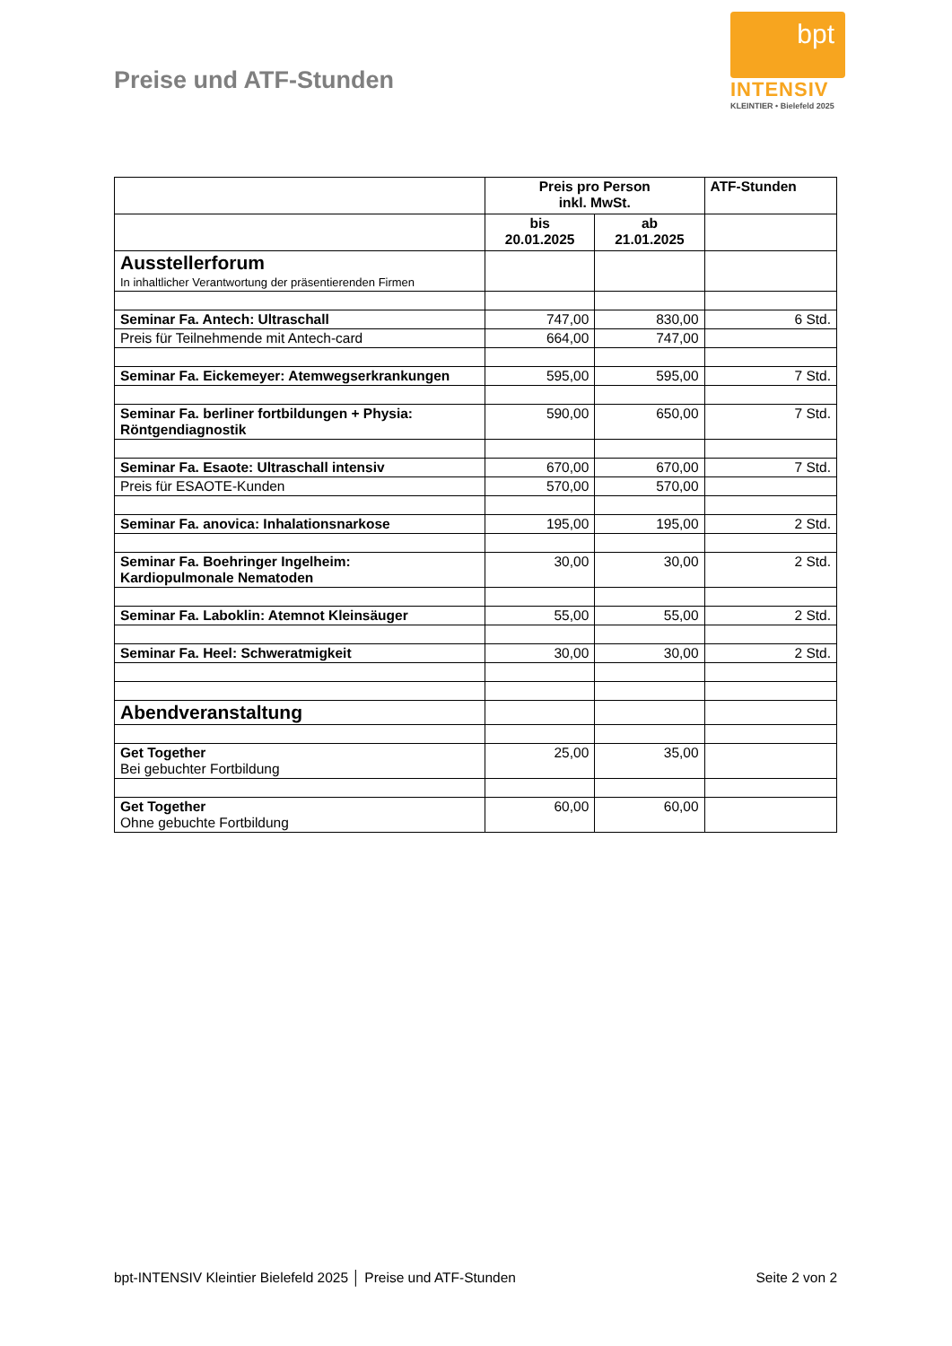Preise und ATF-Stunden
bpt
INTENSIV
KLEINTIER • Bielefeld 2025
| | Preis pro Person inkl. MwSt. | | ATF-Stunden |
| --- | --- | --- | --- |
| | bis 20.01.2025 | ab 21.01.2025 | |
| Ausstellerforum In inhaltlicher Verantwortung der präsentierenden Firmen | | | |
| Seminar Fa. Antech: Ultraschall | 747,00 | 830,00 | 6 Std. |
| Preis für Teilnehmende mit Antech-card | 664,00 | 747,00 | |
| Seminar Fa. Eickemeyer: Atemwegserkrankungen | 595,00 | 595,00 | 7 Std. |
| Seminar Fa. berliner fortbildungen + Physia: Röntgendiagnostik | 590,00 | 650,00 | 7 Std. |
| Seminar Fa. Esaote: Ultraschall intensiv | 670,00 | 670,00 | 7 Std. |
| Preis für ESAOTE-Kunden | 570,00 | 570,00 | |
| Seminar Fa. anovica: Inhalationsnarkose | 195,00 | 195,00 | 2 Std. |
| Seminar Fa. Boehringer Ingelheim: Kardiopulmonale Nematoden | 30,00 | 30,00 | 2 Std. |
| Seminar Fa. Laboklin: Atemnot Kleinsäuger | 55,00 | 55,00 | 2 Std. |
| Seminar Fa. Heel: Schweratmigkeit | 30,00 | 30,00 | 2 Std. |
| Abendveranstaltung | | | |
| Get Together Bei gebuchter Fortbildung | 25,00 | 35,00 | |
| Get Together Ohne gebuchte Fortbildung | 60,00 | 60,00 | |
bpt-INTENSIV Kleintier Bielefeld 2025 │ Preise und ATF-Stunden Seite 2 von 2